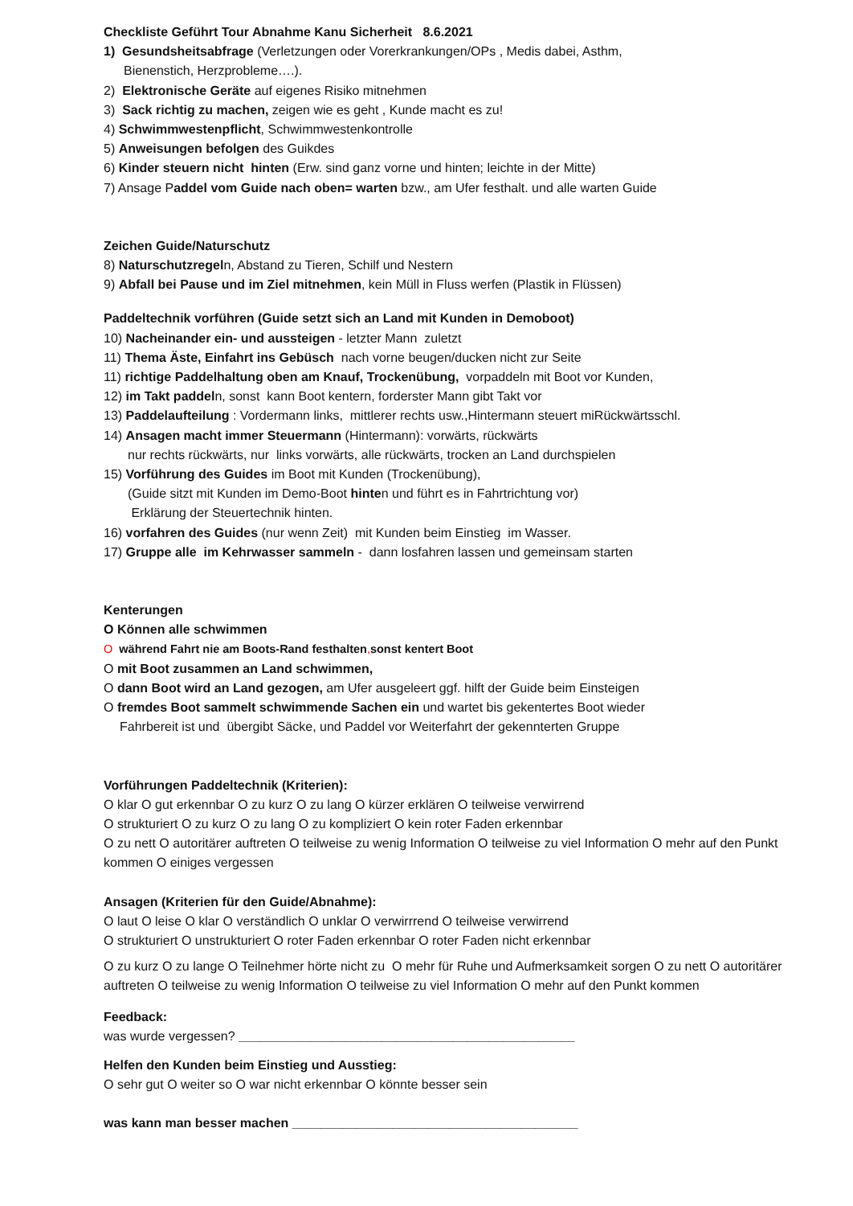Checkliste Geführt Tour Abnahme Kanu Sicherheit 8.6.2021
1) Gesundsheitsabfrage (Verletzungen oder Vorerkrankungen/OPs , Medis dabei, Asthm,
Bienenstich, Herzprobleme….).
2) Elektronische Geräte auf eigenes Risiko mitnehmen
3) Sack richtig zu machen, zeigen wie es geht , Kunde macht es zu!
4) Schwimmwestenpflicht, Schwimmwestenkontrolle
5) Anweisungen befolgen des Guikdes
6) Kinder steuern nicht hinten (Erw. sind ganz vorne und hinten; leichte in der Mitte)
7) Ansage Paddel vom Guide nach oben= warten bzw., am Ufer festhalt. und alle warten Guide
Zeichen Guide/Naturschutz
8) Naturschutzregeln, Abstand zu Tieren, Schilf und Nestern
9) Abfall bei Pause und im Ziel mitnehmen, kein Müll in Fluss werfen (Plastik in Flüssen)
Paddeltechnik vorführen (Guide setzt sich an Land mit Kunden in Demoboot)
10) Nacheinander ein- und aussteigen - letzter Mann zuletzt
11) Thema Äste, Einfahrt ins Gebüsch nach vorne beugen/ducken nicht zur Seite
11) richtige Paddelhaltung oben am Knauf, Trockenübung, vorpaddeln mit Boot vor Kunden,
12) im Takt paddeln, sonst kann Boot kentern, forderster Mann gibt Takt vor
13) Paddelaufteilung : Vordermann links, mittlerer rechts usw.,Hintermann steuert miRückwärtsschl.
14) Ansagen macht immer Steuermann (Hintermann): vorwärts, rückwärts
nur rechts rückwärts, nur links vorwärts, alle rückwärts, trocken an Land durchspielen
15) Vorführung des Guides im Boot mit Kunden (Trockenübung),
(Guide sitzt mit Kunden im Demo-Boot hinten und führt es in Fahrtrichtung vor)
Erklärung der Steuertechnik hinten.
16) vorfahren des Guides (nur wenn Zeit) mit Kunden beim Einstieg im Wasser.
17) Gruppe alle im Kehrwasser sammeln - dann losfahren lassen und gemeinsam starten
Kenterungen
O Können alle schwimmen
O während Fahrt nie am Boots-Rand festhalten, sonst kentert Boot
O mit Boot zusammen an Land schwimmen,
O dann Boot wird an Land gezogen, am Ufer ausgeleert ggf. hilft der Guide beim Einsteigen
O fremdes Boot sammelt schwimmende Sachen ein und wartet bis gekentertes Boot wieder
Fahrbereit ist und übergibt Säcke, und Paddel vor Weiterfahrt der gekennterten Gruppe
Vorführungen Paddeltechnik (Kriterien):
O klar O gut erkennbar O zu kurz O zu lang O kürzer erklären O teilweise verwirrend
O strukturiert O zu kurz O zu lang O zu kompliziert O kein roter Faden erkennbar
O zu nett O autoritärer auftreten O teilweise zu wenig Information O teilweise zu viel Information O mehr auf den Punkt kommen O einiges vergessen
Ansagen (Kriterien für den Guide/Abnahme):
O laut O leise O klar O verständlich O unklar O verwirrrend O teilweise verwirrend
O strukturiert O unstrukturiert O roter Faden erkennbar O roter Faden nicht erkennbar
O zu kurz O zu lange O Teilnehmer hörte nicht zu O mehr für Ruhe und Aufmerksamkeit sorgen O zu nett O autoritärer auftreten O teilweise zu wenig Information O teilweise zu viel Information O mehr auf den Punkt kommen
Feedback:
was wurde vergessen? _______________________________________________
Helfen den Kunden beim Einstieg und Ausstieg:
O sehr gut O weiter so O war nicht erkennbar O könnte besser sein
was kann man besser machen ________________________________________